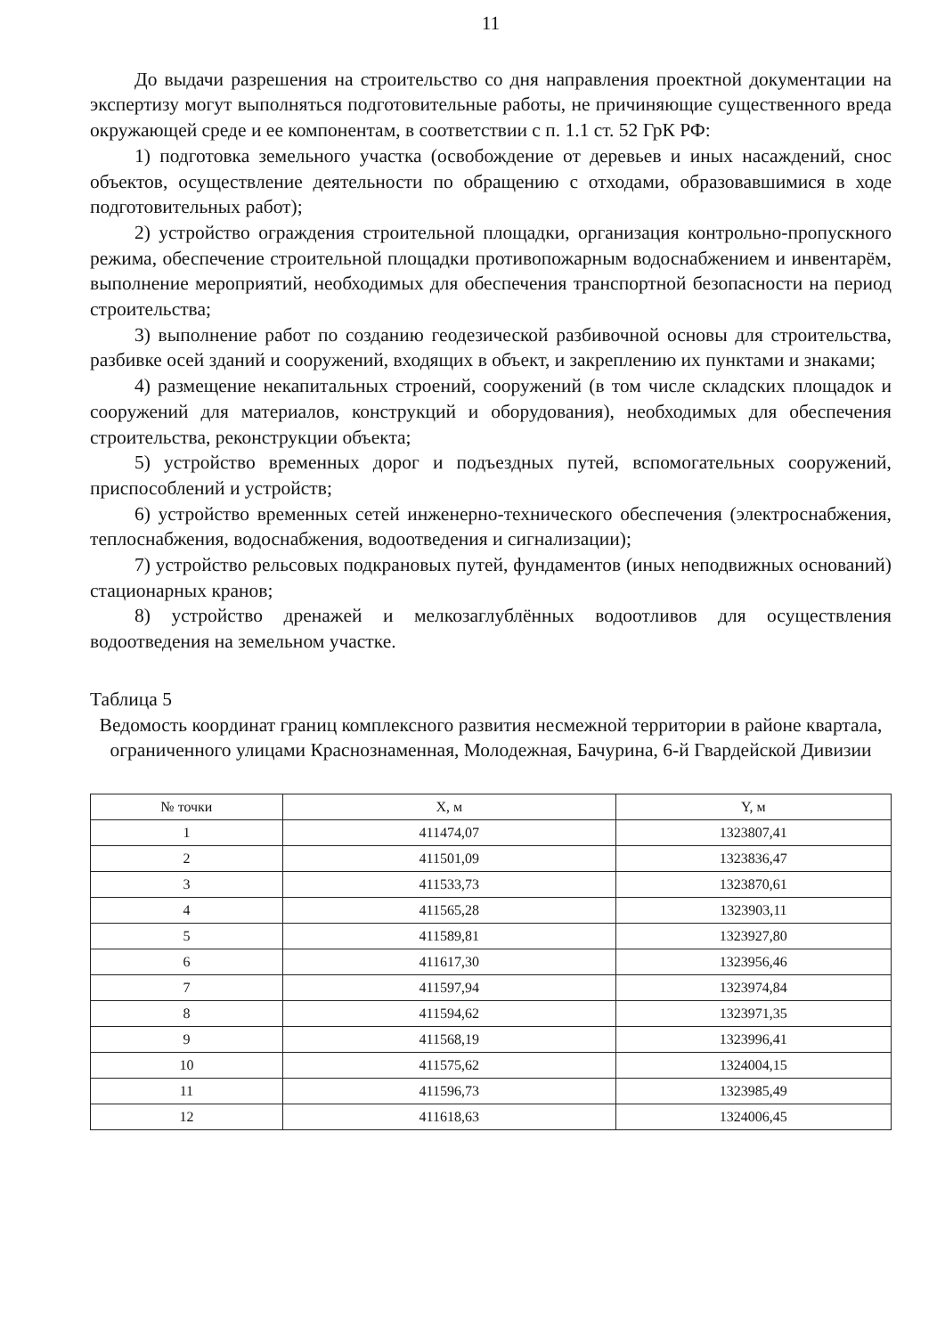11
До выдачи разрешения на строительство со дня направления проектной документации на экспертизу могут выполняться подготовительные работы, не причиняющие существенного вреда окружающей среде и ее компонентам, в соответствии с п. 1.1 ст. 52 ГрК РФ:
1) подготовка земельного участка (освобождение от деревьев и иных насаждений, снос объектов, осуществление деятельности по обращению с отходами, образовавшимися в ходе подготовительных работ);
2) устройство ограждения строительной площадки, организация контрольно-пропускного режима, обеспечение строительной площадки противопожарным водоснабжением и инвентарём, выполнение мероприятий, необходимых для обеспечения транспортной безопасности на период строительства;
3) выполнение работ по созданию геодезической разбивочной основы для строительства, разбивке осей зданий и сооружений, входящих в объект, и закреплению их пунктами и знаками;
4) размещение некапитальных строений, сооружений (в том числе складских площадок и сооружений для материалов, конструкций и оборудования), необходимых для обеспечения строительства, реконструкции объекта;
5) устройство временных дорог и подъездных путей, вспомогательных сооружений, приспособлений и устройств;
6) устройство временных сетей инженерно-технического обеспечения (электроснабжения, теплоснабжения, водоснабжения, водоотведения и сигнализации);
7) устройство рельсовых подкрановых путей, фундаментов (иных неподвижных оснований) стационарных кранов;
8) устройство дренажей и мелкозаглублённых водоотливов для осуществления водоотведения на земельном участке.
Таблица 5
Ведомость координат границ комплексного развития несмежной территории в районе квартала, ограниченного улицами Краснознаменная, Молодежная, Бачурина, 6-й Гвардейской Дивизии
| № точки | X, м | Y, м |
| --- | --- | --- |
| 1 | 411474,07 | 1323807,41 |
| 2 | 411501,09 | 1323836,47 |
| 3 | 411533,73 | 1323870,61 |
| 4 | 411565,28 | 1323903,11 |
| 5 | 411589,81 | 1323927,80 |
| 6 | 411617,30 | 1323956,46 |
| 7 | 411597,94 | 1323974,84 |
| 8 | 411594,62 | 1323971,35 |
| 9 | 411568,19 | 1323996,41 |
| 10 | 411575,62 | 1324004,15 |
| 11 | 411596,73 | 1323985,49 |
| 12 | 411618,63 | 1324006,45 |